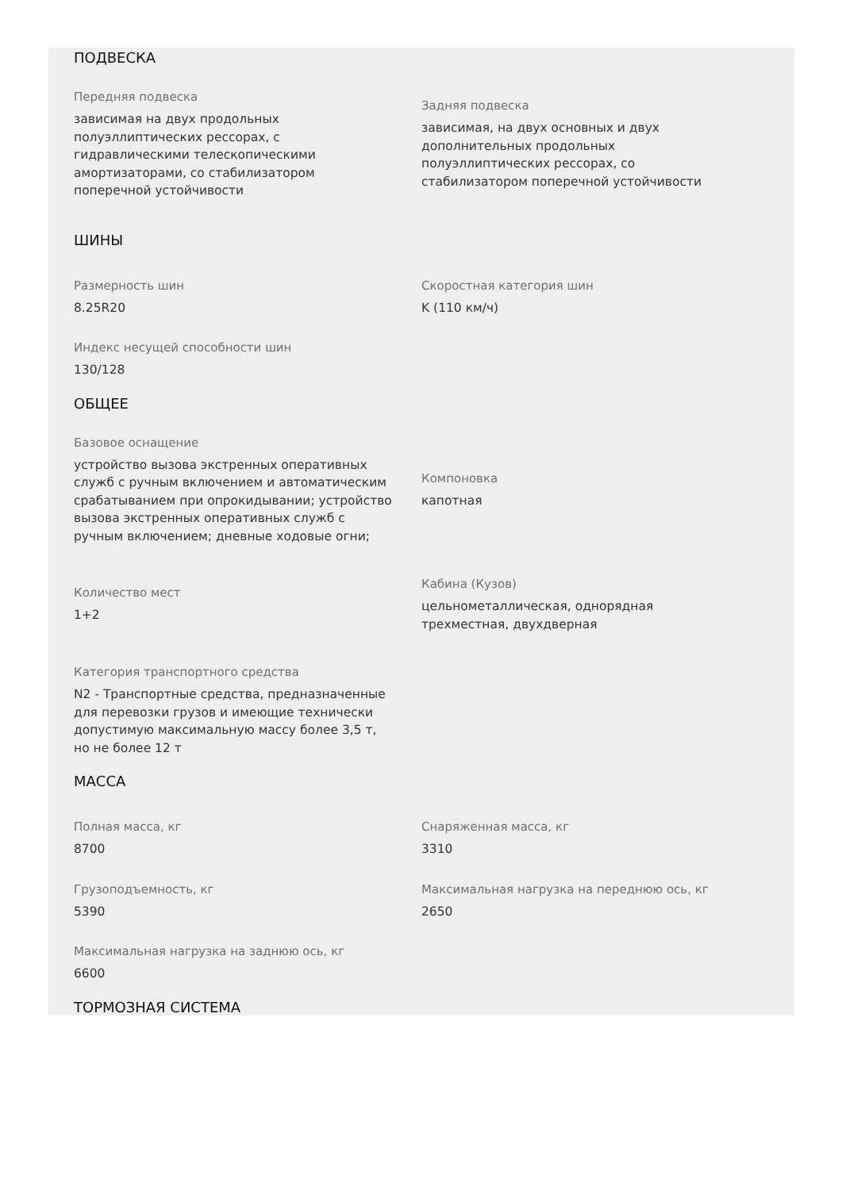ПОДВЕСКА
Передняя подвеска
зависимая на двух продольных
полуэллиптических рессорах, с
гидравлическими телескопическими
амортизаторами, со стабилизатором
поперечной устойчивости
Задняя подвеска
зависимая, на двух основных и двух
дополнительных продольных
полуэллиптических рессорах, со
стабилизатором поперечной устойчивости
ШИНЫ
Размерность шин
8.25R20
Скоростная категория шин
K (110 км/ч)
Индекс несущей способности шин
130/128
ОБЩЕЕ
Базовое оснащение
устройство вызова экстренных оперативных
служб с ручным включением и автоматическим
срабатыванием при опрокидывании; устройство
вызова экстренных оперативных служб с
ручным включением; дневные ходовые огни;
Компоновка
капотная
Количество мест
1+2
Кабина (Кузов)
цельнометаллическая, однорядная
трехместная, двухдверная
Категория транспортного средства
N2 - Транспортные средства, предназначенные
для перевозки грузов и имеющие технически
допустимую максимальную массу более 3,5 т,
но не более 12 т
МАССА
Полная масса, кг
8700
Снаряженная масса, кг
3310
Грузоподъемность, кг
5390
Максимальная нагрузка на переднюю ось, кг
2650
Максимальная нагрузка на заднюю ось, кг
6600
ТОРМОЗНАЯ СИСТЕМА